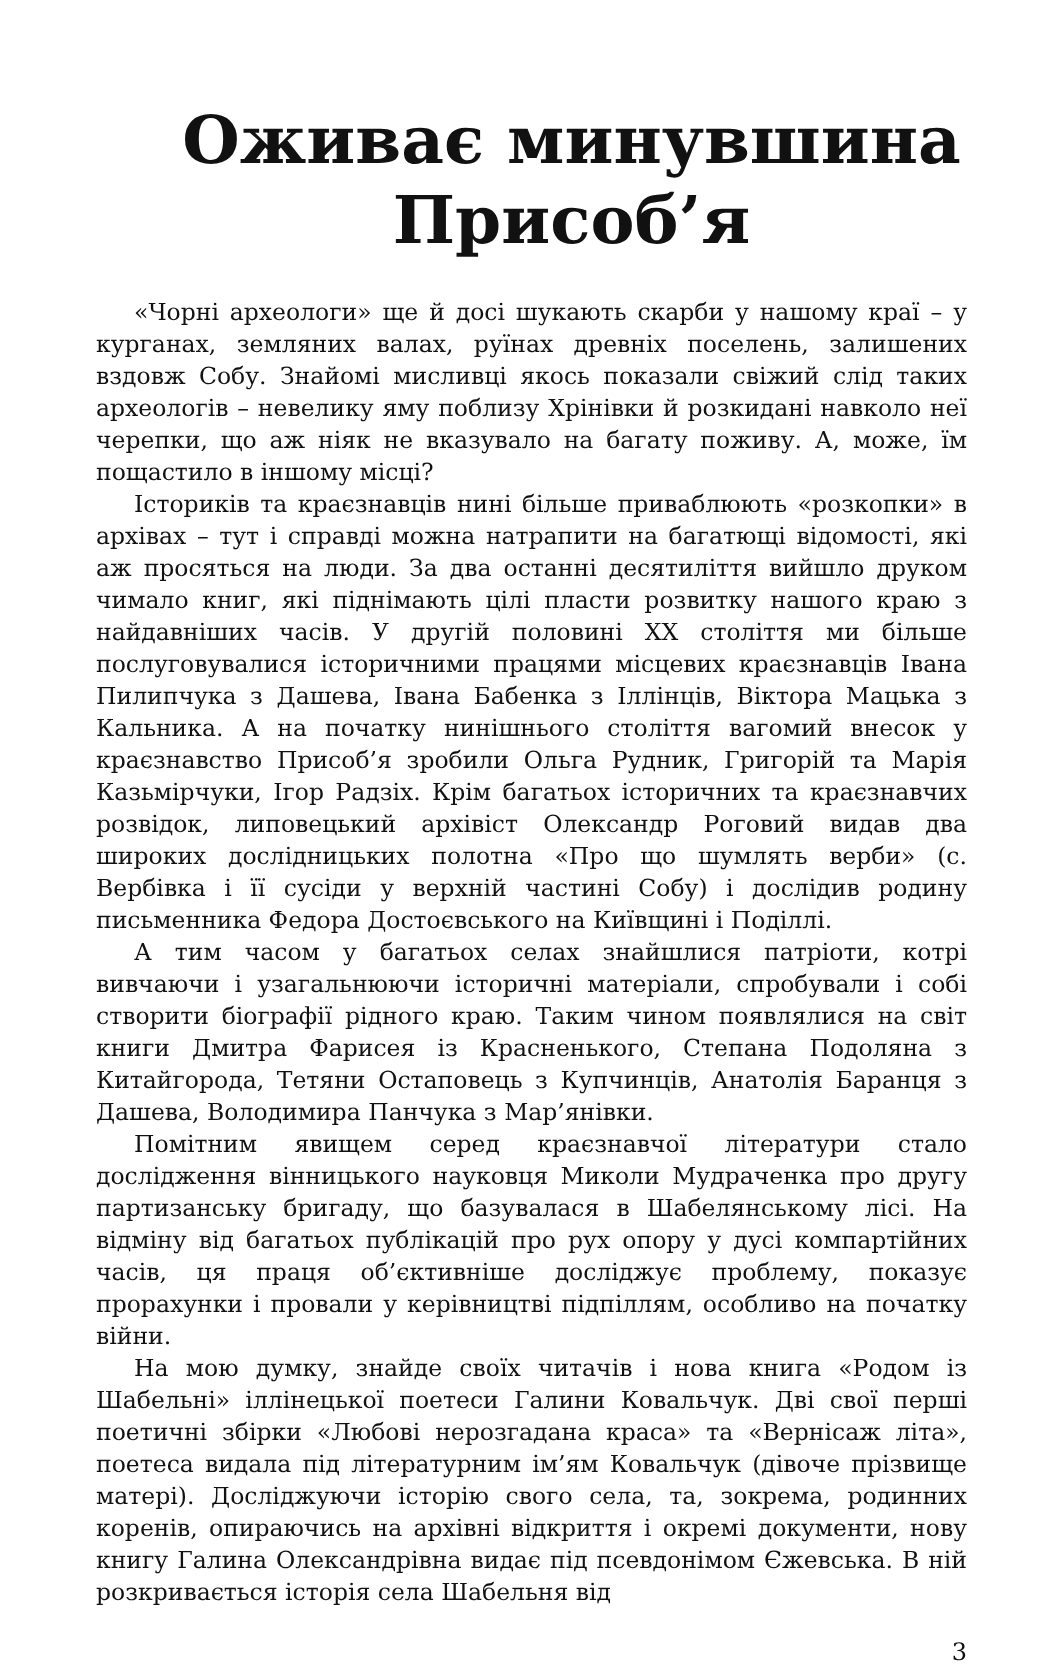Оживає минувшина
Присоб’я
«Чорні археологи» ще й досі шукають скарби у нашому краї – у курганах, земляних валах, руїнах древніх поселень, залишених вздовж Собу. Знайомі мисливці якось показали свіжий слід таких археологів – невелику яму поблизу Хрінівки й розкидані навколо неї черепки, що аж ніяк не вказувало на багату поживу. А, може, їм пощастило в іншому місці?
Істориків та краєзнавців нині більше приваблюють «розкопки» в архівах – тут і справді можна натрапити на багатющі відомості, які аж просяться на люди. За два останні десятиліття вийшло друком чимало книг, які піднімають цілі пласти розвитку нашого краю з найдавніших часів. У другій половині ХХ століття ми більше послуговувалися історичними працями місцевих краєзнавців Івана Пилипчука з Дашева, Івана Бабенка з Іллінців, Віктора Мацька з Кальника. А на початку нинішнього століття вагомий внесок у краєзнавство Присоб’я зробили Ольга Рудник, Григорій та Марія Казьмірчуки, Ігор Радзіх. Крім багатьох історичних та краєзнавчих розвідок, липовецький архівіст Олександр Роговий видав два широких дослідницьких полотна «Про що шумлять верби» (с. Вербівка і її сусіди у верхній частині Собу) і дослідив родину письменника Федора Достоєвського на Київщині і Поділлі.
А тим часом у багатьох селах знайшлися патріоти, котрі вивчаючи і узагальнюючи історичні матеріали, спробували і собі створити біографії рідного краю. Таким чином появлялися на світ книги Дмитра Фарисея із Красненького, Степана Подоляна з Китайгорода, Тетяни Остаповець з Купчинців, Анатолія Баранця з Дашева, Володимира Панчука з Мар’янівки.
Помітним явищем серед краєзнавчої літератури стало дослідження вінницького науковця Миколи Мудраченка про другу партизанську бригаду, що базувалася в Шабелянському лісі. На відміну від багатьох публікацій про рух опору у дусі компартійних часів, ця праця об’єктивніше досліджує проблему, показує прорахунки і провали у керівництві підпіллям, особливо на початку війни.
На мою думку, знайде своїх читачів і нова книга «Родом із Шабельні» іллінецької поетеси Галини Ковальчук. Дві свої перші поетичні збірки «Любові нерозгадана краса» та «Вернісаж літа», поетеса видала під літературним ім’ям Ковальчук (дівоче прізвище матері). Досліджуючи історію свого села, та, зокрема, родинних коренів, опираючись на архівні відкриття і окремі документи, нову книгу Галина Олександрівна видає під псевдонімом Єжевська. В ній розкривається історія села Шабельня від
3